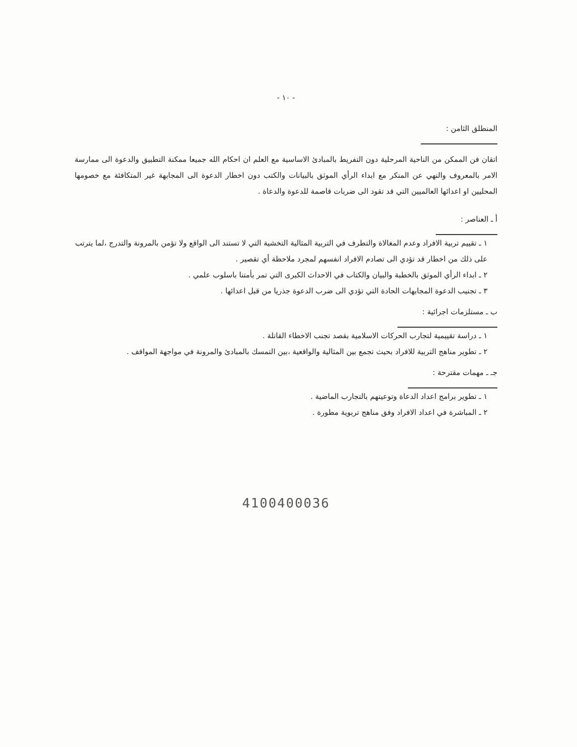- ١٠ -
المنطلق الثامن :
اتقان فن الممكن من الناحية المرحلية دون التفريط بالمبادئ الاساسية مع العلم ان احكام الله جميعا ممكنة التطبيق والدعوة الى ممارسة الامر بالمعروف والنهي عن المنكر مع ابداء الرأي الموثق بالبيانات والكتب دون اخطار الدعوة الى المجابهة غير المتكافئة مع خصومها المحليين او اعدائها العالميين التي قد تقود الى ضربات قاصمة للدعوة والدعاة .
أ ـ العناصر :
١ ـ تقييم تربية الافراد وعدم المغالاة والتطرف في التربية المثالية التخشية التي لا تستند الى الواقع ولا تؤمن بالمرونة والتدرج ،لما يترتب على ذلك من اخطار قد تؤدي الى تصادم الافراد انفسهم لمجرد ملاحظة أي تقصير .
٢ ـ ابداء الرأي الموثق بالخطبة والبيان والكتاب في الاحداث الكبرى التي تمر بأمتنا باسلوب علمي .
٣ ـ تجنيب الدعوة المجابهات الحادة التي تؤدي الى ضرب الدعوة جذريا من قبل اعدائها .
ب ـ مستلزمات اجرائية :
١ ـ دراسة تقييمية لتجارب الحركات الاسلامية بقصد تجنب الاخطاء القاتلة .
٢ ـ تطوير مناهج التربية للافراد بحيث تجمع بين المثالية والواقعية ،بين التمسك بالمبادئ والمرونة في مواجهة المواقف .
جـ ـ مهمات مقترحة :
١ ـ تطوير برامج اعداد الدعاة وتوعيتهم بالتجارب الماضية .
٢ ـ المباشرة في اعداد الافراد وفق مناهج تربوية مطورة .
4100400036